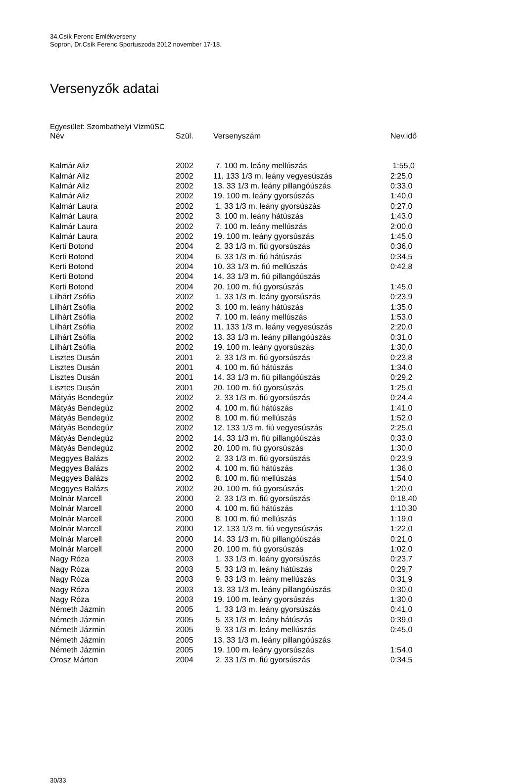34.Csík Ferenc Emlékverseny
Sopron, Dr.Csík Ferenc Sportuszoda 2012 november 17-18.
Versenyzők adatai
Egyesület: Szombathelyi VízműSC
| Név | Szül. | Versenyszám | Nev.idő |
| --- | --- | --- | --- |
| Kalmár Aliz | 2002 | 7. 100 m. leány mellúszás | 1:55,0 |
| Kalmár Aliz | 2002 | 11. 133 1/3 m. leány vegyesúszás | 2:25,0 |
| Kalmár Aliz | 2002 | 13. 33 1/3 m. leány pillangóúszás | 0:33,0 |
| Kalmár Aliz | 2002 | 19. 100 m. leány gyorsúszás | 1:40,0 |
| Kalmár Laura | 2002 | 1. 33 1/3 m. leány gyorsúszás | 0:27,0 |
| Kalmár Laura | 2002 | 3. 100 m. leány hátúszás | 1:43,0 |
| Kalmár Laura | 2002 | 7. 100 m. leány mellúszás | 2:00,0 |
| Kalmár Laura | 2002 | 19. 100 m. leány gyorsúszás | 1:45,0 |
| Kerti Botond | 2004 | 2. 33 1/3 m. fiú gyorsúszás | 0:36,0 |
| Kerti Botond | 2004 | 6. 33 1/3 m. fiú hátúszás | 0:34,5 |
| Kerti Botond | 2004 | 10. 33 1/3 m. fiú mellúszás | 0:42,8 |
| Kerti Botond | 2004 | 14. 33 1/3 m. fiú pillangóúszás | |
| Kerti Botond | 2004 | 20. 100 m. fiú gyorsúszás | 1:45,0 |
| Lilhárt Zsófia | 2002 | 1. 33 1/3 m. leány gyorsúszás | 0:23,9 |
| Lilhárt Zsófia | 2002 | 3. 100 m. leány hátúszás | 1:35,0 |
| Lilhárt Zsófia | 2002 | 7. 100 m. leány mellúszás | 1:53,0 |
| Lilhárt Zsófia | 2002 | 11. 133 1/3 m. leány vegyesúszás | 2:20,0 |
| Lilhárt Zsófia | 2002 | 13. 33 1/3 m. leány pillangóúszás | 0:31,0 |
| Lilhárt Zsófia | 2002 | 19. 100 m. leány gyorsúszás | 1:30,0 |
| Lisztes Dusán | 2001 | 2. 33 1/3 m. fiú gyorsúszás | 0:23,8 |
| Lisztes Dusán | 2001 | 4. 100 m. fiú hátúszás | 1:34,0 |
| Lisztes Dusán | 2001 | 14. 33 1/3 m. fiú pillangóúszás | 0:29,2 |
| Lisztes Dusán | 2001 | 20. 100 m. fiú gyorsúszás | 1:25,0 |
| Mátyás Bendegúz | 2002 | 2. 33 1/3 m. fiú gyorsúszás | 0:24,4 |
| Mátyás Bendegúz | 2002 | 4. 100 m. fiú hátúszás | 1:41,0 |
| Mátyás Bendegúz | 2002 | 8. 100 m. fiú mellúszás | 1:52,0 |
| Mátyás Bendegúz | 2002 | 12. 133 1/3 m. fiú vegyesúszás | 2:25,0 |
| Mátyás Bendegúz | 2002 | 14. 33 1/3 m. fiú pillangóúszás | 0:33,0 |
| Mátyás Bendegúz | 2002 | 20. 100 m. fiú gyorsúszás | 1:30,0 |
| Meggyes Balázs | 2002 | 2. 33 1/3 m. fiú gyorsúszás | 0:23,9 |
| Meggyes Balázs | 2002 | 4. 100 m. fiú hátúszás | 1:36,0 |
| Meggyes Balázs | 2002 | 8. 100 m. fiú mellúszás | 1:54,0 |
| Meggyes Balázs | 2002 | 20. 100 m. fiú gyorsúszás | 1:20,0 |
| Molnár Marcell | 2000 | 2. 33 1/3 m. fiú gyorsúszás | 0:18,40 |
| Molnár Marcell | 2000 | 4. 100 m. fiú hátúszás | 1:10,30 |
| Molnár Marcell | 2000 | 8. 100 m. fiú mellúszás | 1:19,0 |
| Molnár Marcell | 2000 | 12. 133 1/3 m. fiú vegyesúszás | 1:22,0 |
| Molnár Marcell | 2000 | 14. 33 1/3 m. fiú pillangóúszás | 0:21,0 |
| Molnár Marcell | 2000 | 20. 100 m. fiú gyorsúszás | 1:02,0 |
| Nagy Róza | 2003 | 1. 33 1/3 m. leány gyorsúszás | 0:23,7 |
| Nagy Róza | 2003 | 5. 33 1/3 m. leány hátúszás | 0:29,7 |
| Nagy Róza | 2003 | 9. 33 1/3 m. leány mellúszás | 0:31,9 |
| Nagy Róza | 2003 | 13. 33 1/3 m. leány pillangóúszás | 0:30,0 |
| Nagy Róza | 2003 | 19. 100 m. leány gyorsúszás | 1:30,0 |
| Németh Jázmin | 2005 | 1. 33 1/3 m. leány gyorsúszás | 0:41,0 |
| Németh Jázmin | 2005 | 5. 33 1/3 m. leány hátúszás | 0:39,0 |
| Németh Jázmin | 2005 | 9. 33 1/3 m. leány mellúszás | 0:45,0 |
| Németh Jázmin | 2005 | 13. 33 1/3 m. leány pillangóúszás | |
| Németh Jázmin | 2005 | 19. 100 m. leány gyorsúszás | 1:54,0 |
| Orosz Márton | 2004 | 2. 33 1/3 m. fiú gyorsúszás | 0:34,5 |
30/33